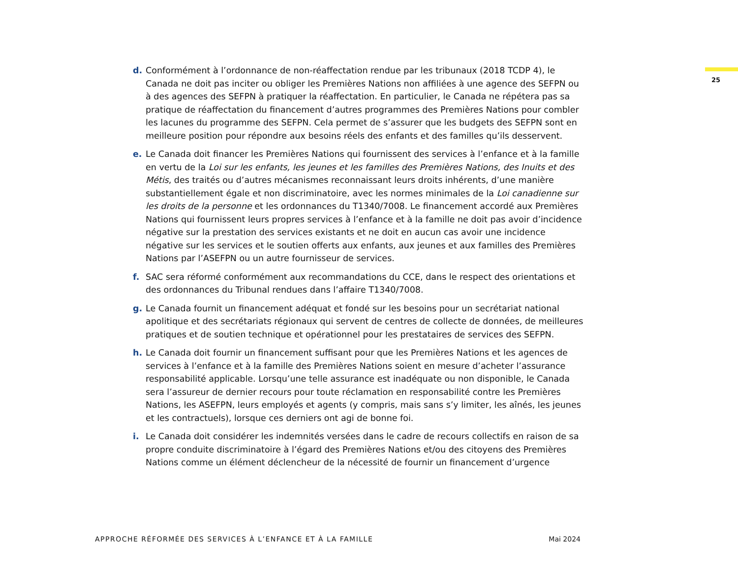25
d. Conformément à l’ordonnance de non-réaffectation rendue par les tribunaux (2018 TCDP 4), le Canada ne doit pas inciter ou obliger les Premières Nations non affiliées à une agence des SEFPN ou à des agences des SEFPN à pratiquer la réaffectation. En particulier, le Canada ne répétera pas sa pratique de réaffectation du financement d’autres programmes des Premières Nations pour combler les lacunes du programme des SEFPN. Cela permet de s’assurer que les budgets des SEFPN sont en meilleure position pour répondre aux besoins réels des enfants et des familles qu’ils desservent.
e. Le Canada doit financer les Premières Nations qui fournissent des services à l’enfance et à la famille en vertu de la Loi sur les enfants, les jeunes et les familles des Premières Nations, des Inuits et des Métis, des traités ou d’autres mécanismes reconnaissant leurs droits inhérents, d’une manière substantiellement égale et non discriminatoire, avec les normes minimales de la Loi canadienne sur les droits de la personne et les ordonnances du T1340/7008. Le financement accordé aux Premières Nations qui fournissent leurs propres services à l’enfance et à la famille ne doit pas avoir d’incidence négative sur la prestation des services existants et ne doit en aucun cas avoir une incidence négative sur les services et le soutien offerts aux enfants, aux jeunes et aux familles des Premières Nations par l’ASEFPN ou un autre fournisseur de services.
f. SAC sera réformé conformément aux recommandations du CCE, dans le respect des orientations et des ordonnances du Tribunal rendues dans l’affaire T1340/7008.
g. Le Canada fournit un financement adéquat et fondé sur les besoins pour un secrétariat national apolitique et des secrétariats régionaux qui servent de centres de collecte de données, de meilleures pratiques et de soutien technique et opérationnel pour les prestataires de services des SEFPN.
h. Le Canada doit fournir un financement suffisant pour que les Premières Nations et les agences de services à l’enfance et à la famille des Premières Nations soient en mesure d’acheter l’assurance responsabilité applicable. Lorsqu’une telle assurance est inadéquate ou non disponible, le Canada sera l’assureur de dernier recours pour toute réclamation en responsabilité contre les Premières Nations, les ASEFPN, leurs employés et agents (y compris, mais sans s’y limiter, les aînés, les jeunes et les contractuels), lorsque ces derniers ont agi de bonne foi.
i. Le Canada doit considérer les indemnités versées dans le cadre de recours collectifs en raison de sa propre conduite discriminatoire à l’égard des Premières Nations et/ou des citoyens des Premières Nations comme un élément déclencheur de la nécessité de fournir un financement d’urgence
APPROCHE RÉFORMÉE DES SERVICES À L’ENFANCE ET À LA FAMILLE Mai 2024